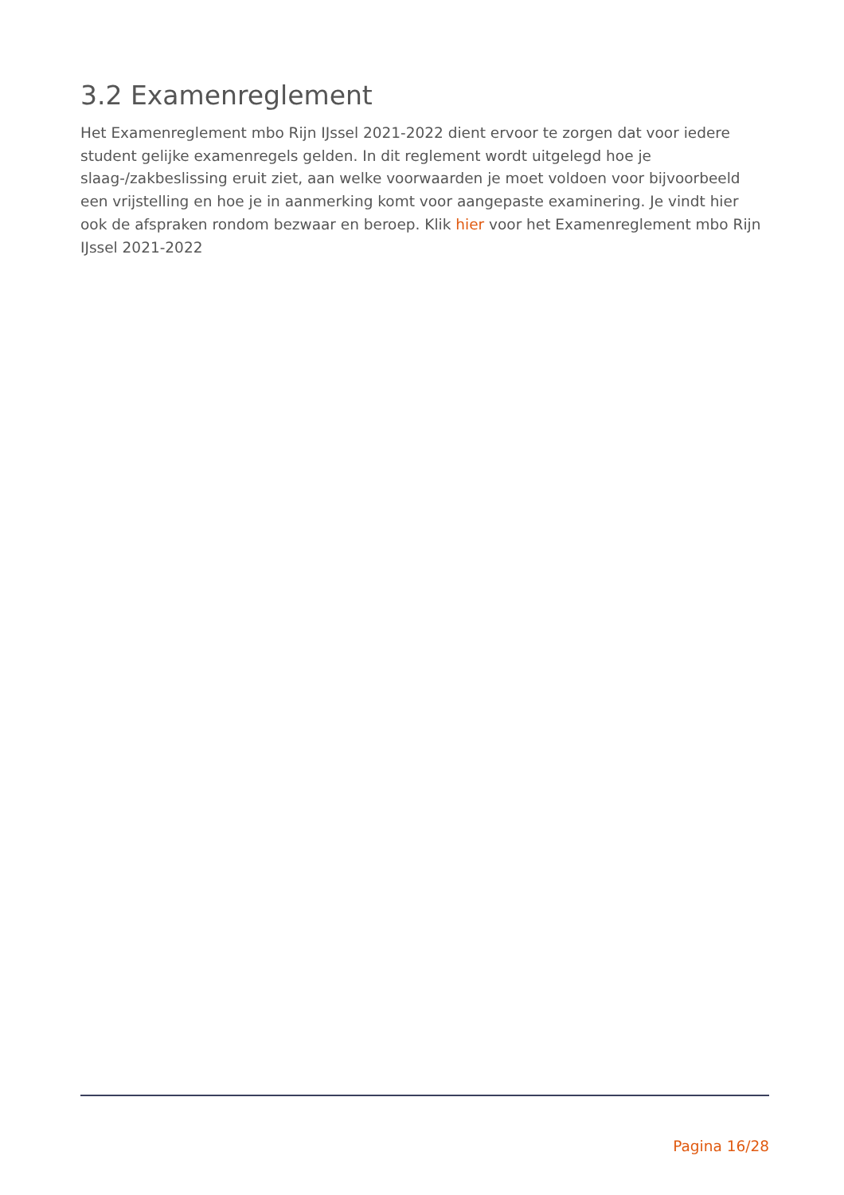3.2 Examenreglement
Het Examenreglement mbo Rijn IJssel 2021-2022 dient ervoor te zorgen dat voor iedere student gelijke examenregels gelden. In dit reglement wordt uitgelegd hoe je slaag-/zakbeslissing eruit ziet, aan welke voorwaarden je moet voldoen voor bijvoorbeeld een vrijstelling en hoe je in aanmerking komt voor aangepaste examinering. Je vindt hier ook de afspraken rondom bezwaar en beroep. Klik hier voor het Examenreglement mbo Rijn IJssel 2021-2022
Pagina 16/28